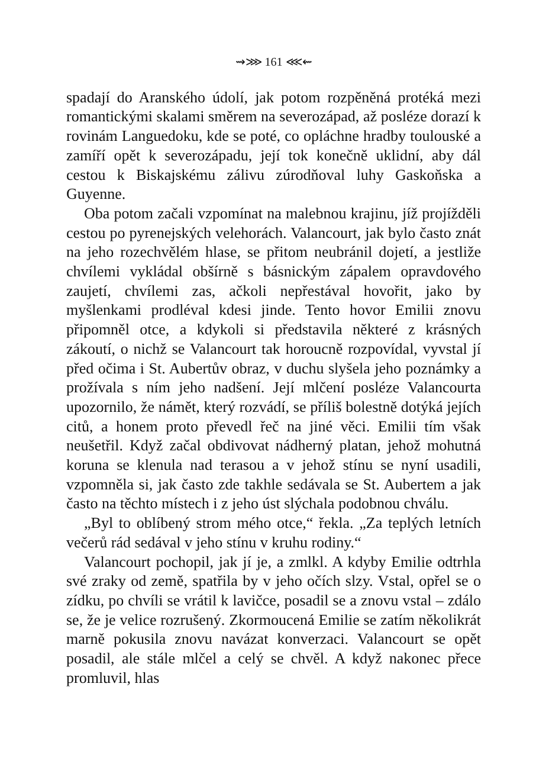⇝⋙ 161 ⋘⇜
spadají do Aranského údolí, jak potom rozpěněná protéká mezi romantickými skalami směrem na severozápad, až posléze dorazí k rovinám Languedoku, kde se poté, co opláchne hradby toulouské a zamíří opět k severozápadu, její tok konečně uklidní, aby dál cestou k Biskajskému zálivu zúrodňoval luhy Gaskoňska a Guyenne.
Oba potom začali vzpomínat na malebnou krajinu, jíž projížděli cestou po pyrenejských velehorách. Valancourt, jak bylo často znát na jeho rozechvělém hlase, se přitom neubránil dojetí, a jestliže chvílemi vykládal obšírně s básnickým zápalem opravdového zaujetí, chvílemi zas, ačkoli nepřestával hovořit, jako by myšlenkami prodléval kdesi jinde. Tento hovor Emilii znovu připomněl otce, a kdykoli si představila některé z krásných zákoutí, o nichž se Valancourt tak horoucně rozpovídal, vyvstal jí před očima i St. Aubertův obraz, v duchu slyšela jeho poznámky a prožívala s ním jeho nadšení. Její mlčení posléze Valancourta upozornilo, že námět, který rozvádí, se příliš bolestně dotýká jejích citů, a honem proto převedl řeč na jiné věci. Emilii tím však neušetřil. Když začal obdivovat nádherný platan, jehož mohutná koruna se klenula nad terasou a v jehož stínu se nyní usadili, vzpomněla si, jak často zde takhle sedávala se St. Aubertem a jak často na těchto místech i z jeho úst slýchala podobnou chválu.
„Byl to oblíbený strom mého otce,“ řekla. „Za teplých letních večerů rád sedával v jeho stínu v kruhu rodiny.“
Valancourt pochopil, jak jí je, a zmlkl. A kdyby Emilie odtrhla své zraky od země, spatřila by v jeho očích slzy. Vstal, opřel se o zídku, po chvíli se vrátil k lavičce, posadil se a znovu vstal – zdálo se, že je velice rozrušený. Zkormoucená Emilie se zatím několikrát marně pokusila znovu navázat konverzaci. Valancourt se opět posadil, ale stále mlčel a celý se chvěl. A když nakonec přece promluvil, hlas